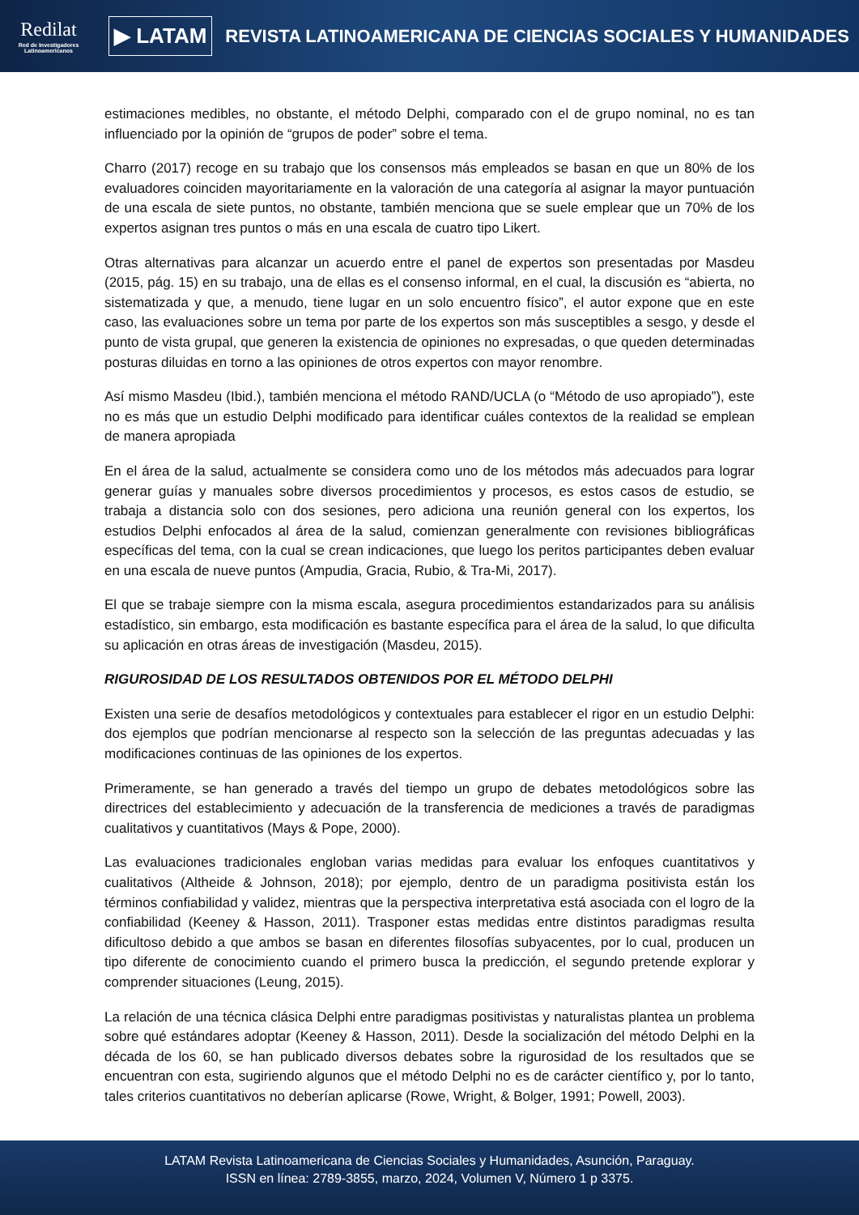Redilat
Red de Investigadores Latinoamericanos
▶ LATAM
REVISTA LATINOAMERICANA DE CIENCIAS SOCIALES Y HUMANIDADES
estimaciones medibles, no obstante, el método Delphi, comparado con el de grupo nominal, no es tan influenciado por la opinión de “grupos de poder” sobre el tema.
Charro (2017) recoge en su trabajo que los consensos más empleados se basan en que un 80% de los evaluadores coinciden mayoritariamente en la valoración de una categoría al asignar la mayor puntuación de una escala de siete puntos, no obstante, también menciona que se suele emplear que un 70% de los expertos asignan tres puntos o más en una escala de cuatro tipo Likert.
Otras alternativas para alcanzar un acuerdo entre el panel de expertos son presentadas por Masdeu (2015, pág. 15) en su trabajo, una de ellas es el consenso informal, en el cual, la discusión es “abierta, no sistematizada y que, a menudo, tiene lugar en un solo encuentro físico”, el autor expone que en este caso, las evaluaciones sobre un tema por parte de los expertos son más susceptibles a sesgo, y desde el punto de vista grupal, que generen la existencia de opiniones no expresadas, o que queden determinadas posturas diluidas en torno a las opiniones de otros expertos con mayor renombre.
Así mismo Masdeu (Ibid.), también menciona el método RAND/UCLA (o “Método de uso apropiado”), este no es más que un estudio Delphi modificado para identificar cuáles contextos de la realidad se emplean de manera apropiada
En el área de la salud, actualmente se considera como uno de los métodos más adecuados para lograr generar guías y manuales sobre diversos procedimientos y procesos, es estos casos de estudio, se trabaja a distancia solo con dos sesiones, pero adiciona una reunión general con los expertos, los estudios Delphi enfocados al área de la salud, comienzan generalmente con revisiones bibliográficas específicas del tema, con la cual se crean indicaciones, que luego los peritos participantes deben evaluar en una escala de nueve puntos (Ampudia, Gracia, Rubio, & Tra-Mi, 2017).
El que se trabaje siempre con la misma escala, asegura procedimientos estandarizados para su análisis estadístico, sin embargo, esta modificación es bastante específica para el área de la salud, lo que dificulta su aplicación en otras áreas de investigación (Masdeu, 2015).
RIGUROSIDAD DE LOS RESULTADOS OBTENIDOS POR EL MÉTODO DELPHI
Existen una serie de desafíos metodológicos y contextuales para establecer el rigor en un estudio Delphi: dos ejemplos que podrían mencionarse al respecto son la selección de las preguntas adecuadas y las modificaciones continuas de las opiniones de los expertos.
Primeramente, se han generado a través del tiempo un grupo de debates metodológicos sobre las directrices del establecimiento y adecuación de la transferencia de mediciones a través de paradigmas cualitativos y cuantitativos (Mays & Pope, 2000).
Las evaluaciones tradicionales engloban varias medidas para evaluar los enfoques cuantitativos y cualitativos (Altheide & Johnson, 2018); por ejemplo, dentro de un paradigma positivista están los términos confiabilidad y validez, mientras que la perspectiva interpretativa está asociada con el logro de la confiabilidad (Keeney & Hasson, 2011). Trasponer estas medidas entre distintos paradigmas resulta dificultoso debido a que ambos se basan en diferentes filosofías subyacentes, por lo cual, producen un tipo diferente de conocimiento cuando el primero busca la predicción, el segundo pretende explorar y comprender situaciones (Leung, 2015).
La relación de una técnica clásica Delphi entre paradigmas positivistas y naturalistas plantea un problema sobre qué estándares adoptar (Keeney & Hasson, 2011). Desde la socialización del método Delphi en la década de los 60, se han publicado diversos debates sobre la rigurosidad de los resultados que se encuentran con esta, sugiriendo algunos que el método Delphi no es de carácter científico y, por lo tanto, tales criterios cuantitativos no deberían aplicarse (Rowe, Wright, & Bolger, 1991; Powell, 2003).
LATAM Revista Latinoamericana de Ciencias Sociales y Humanidades, Asunción, Paraguay.
ISSN en línea: 2789-3855, marzo, 2024, Volumen V, Número 1 p 3375.